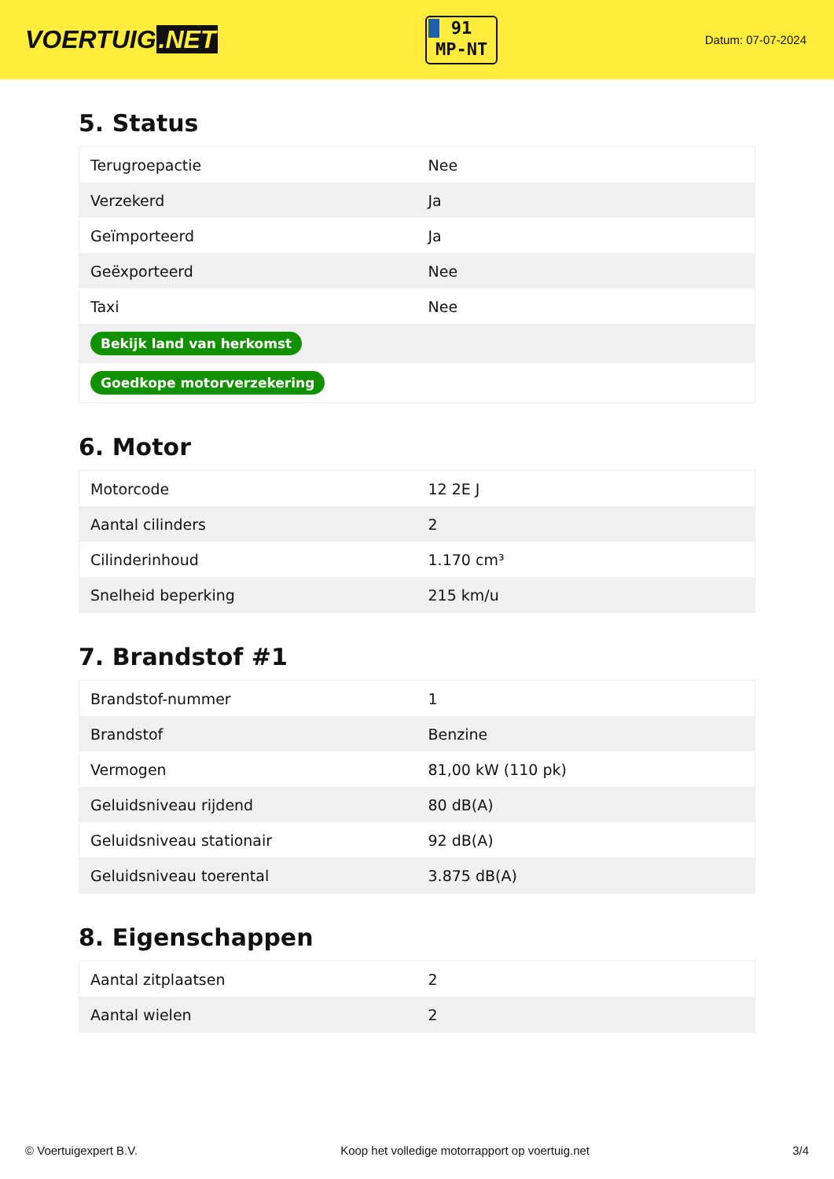VOERTUIG.NET
91
MP-NT
Datum: 07-07-2024
5. Status
| Terugroepactie | Nee |
| Verzekerd | Ja |
| Geïmporteerd | Ja |
| Geëxporteerd | Nee |
| Taxi | Nee |
| Bekijk land van herkomst | |
| Goedkope motorverzekering | |
6. Motor
| Motorcode | 12 2E J |
| Aantal cilinders | 2 |
| Cilinderinhoud | 1.170 cm³ |
| Snelheid beperking | 215 km/u |
7. Brandstof #1
| Brandstof-nummer | 1 |
| Brandstof | Benzine |
| Vermogen | 81,00 kW (110 pk) |
| Geluidsniveau rijdend | 80 dB(A) |
| Geluidsniveau stationair | 92 dB(A) |
| Geluidsniveau toerental | 3.875 dB(A) |
8. Eigenschappen
| Aantal zitplaatsen | 2 |
| Aantal wielen | 2 |
© Voertuigexpert B.V. Koop het volledige motorrapport op voertuig.net 3/4